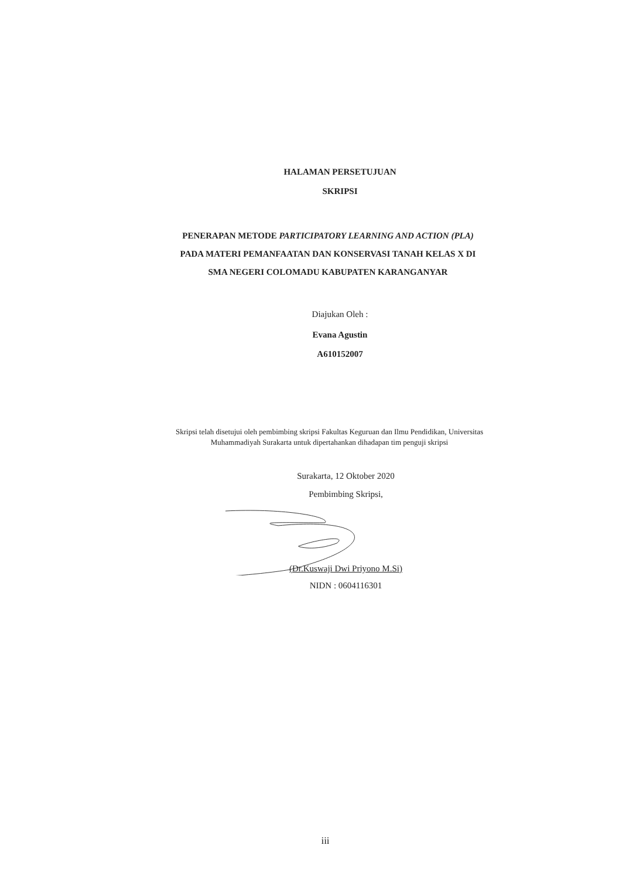HALAMAN PERSETUJUAN
SKRIPSI
PENERAPAN METODE PARTICIPATORY LEARNING AND ACTION (PLA) PADA MATERI PEMANFAATAN DAN KONSERVASI TANAH KELAS X DI SMA NEGERI COLOMADU KABUPATEN KARANGANYAR
Diajukan Oleh :
Evana Agustin
A610152007
Skripsi telah disetujui oleh pembimbing skripsi Fakultas Keguruan dan Ilmu Pendidikan, Universitas Muhammadiyah Surakarta untuk dipertahankan dihadapan tim penguji skripsi
Surakarta, 12 Oktober 2020
Pembimbing Skripsi,
(Dr.Kuswaji Dwi Priyono M.Si)
NIDN : 0604116301
iii